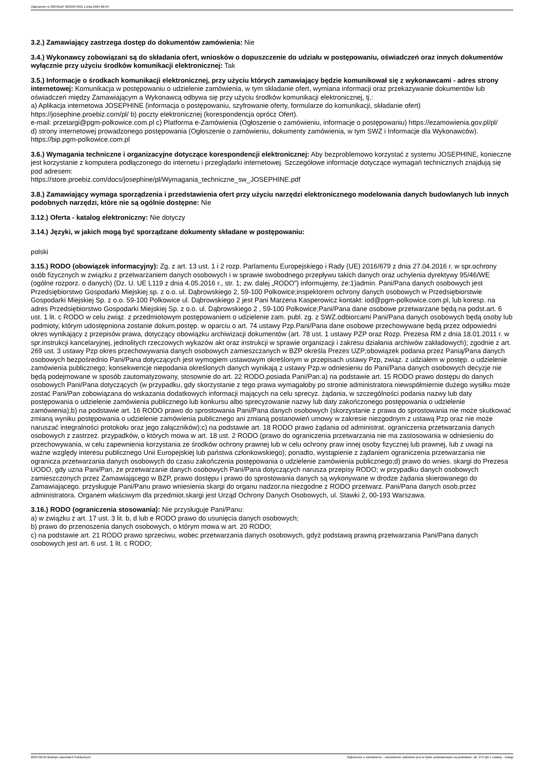Ogłoszenie nr 2024/BZP 00350570/01 z dnia 2024-06-04
3.2.) Zamawiający zastrzega dostęp do dokumentów zamówienia: Nie
3.4.) Wykonawcy zobowiązani są do składania ofert, wniosków o dopuszczenie do udziału w postępowaniu, oświadczeń oraz innych dokumentów wyłącznie przy użyciu środków komunikacji elektronicznej: Tak
3.5.) Informacje o środkach komunikacji elektronicznej, przy użyciu których zamawiający będzie komunikował się z wykonawcami - adres strony internetowej: Komunikacja w postępowaniu o udzielenie zamówienia, w tym składanie ofert, wymiana informacji oraz przekazywanie dokumentów lub oświadczeń między Zamawiającym a Wykonawcą odbywa się przy użyciu środków komunikacji elektronicznej, tj.:
a) Aplikacja internetowa JOSEPHINE (informacja o postępowaniu, szyfrowanie oferty, formularze do komunikacji, składanie ofert) https://josephine.proebiz.com/pl/ b) poczty elektronicznej (korespondencja oprócz Ofert).
e-mail: przetargi@pgm-polkowice.com.pl c) Platforma e-Zamówienia (Ogłoszenie o zamówieniu, informacje o postępowaniu) https://ezamowienia.gov.pl/pl/
d) strony internetowej prowadzonego postępowania (Ogłoszenie o zamówieniu, dokumenty zamówienia, w tym SWZ i Informacje dla Wykonawców).
https://bip.pgm-polkowice.com.pl
3.6.) Wymagania techniczne i organizacyjne dotyczące korespondencji elektronicznej: Aby bezproblemowo korzystać z systemu JOSEPHINE, konieczne jest korzystanie z komputera podłączonego do internetu i przeglądarki internetowej. Szczegółowe informacje dotyczące wymagań technicznych znajdują się pod adresem:
https://store.proebiz.com/docs/josephine/pl/Wymagania_techniczne_sw_JOSEPHINE.pdf
3.8.) Zamawiający wymaga sporządzenia i przedstawienia ofert przy użyciu narzędzi elektronicznego modelowania danych budowlanych lub innych podobnych narzędzi, które nie są ogólnie dostępne: Nie
3.12.) Oferta - katalog elektroniczny: Nie dotyczy
3.14.) Języki, w jakich mogą być sporządzane dokumenty składane w postępowaniu:
polski
3.15.) RODO (obowiązek informacyjny): Zg. z art. 13 ust. 1 i 2 rozp. Parlamentu Europejskiego i Rady (UE) 2016/679 z dnia 27.04.2016 r. w spr.ochrony osób fizycznych w związku z przetwarzaniem danych osobowych i w sprawie swobodnego przepływu takich danych oraz uchylenia dyrektywy 95/46/WE (ogólne rozporz. o danych) (Dz. U. UE L119 z dnia 4.05.2016 r., str. 1; zw. dalej „RODO”) informujemy, że:1)admin. Pani/Pana danych osobowych jest Przedsiębiorstwo Gospodarki Miejskiej sp. z o.o. ul. Dąbrowskiego 2, 59-100 Polkowice;inspektorem ochrony danych osobowych w Przedsiębiorstwie Gospodarki Miejskiej Sp. z o.o. 59-100 Polkowice ul. Dąbrowskiego 2 jest Pani Marzena Kasperowicz kontakt: iod@pgm-polkowice.com.pl, lub koresp. na adres Przedsiębiorstwo Gospodarki Miejskiej Sp. z o.o. ul. Dąbrowskiego 2 , 59-100 Polkowice;Pani/Pana dane osobowe przetwarzane będą na podst.art. 6 ust. 1 lit. c RODO w celu związ. z przedmiotowym postępowaniem o udzielenie zam. publ. zg. z SWZ.odbiorcami Pani/Pana danych osobowych będą osoby lub podmioty, którym udostępniona zostanie dokum.postęp. w oparciu o art. 74 ustawy Pzp.Pani/Pana dane osobowe przechowywane będą przez odpowiedni okres wynikający z przepisów prawa, dotyczący obowiązku archiwizacji dokumentów (art. 78 ust. 1 ustawy PZP oraz Rozp. Prezesa RM z dnia 18.01.2011 r. w spr.instrukcji kancelaryjnej, jednolitych rzeczowych wykazów akt oraz instrukcji w sprawie organizacji i zakresu działania archiwów zakładowych); zgodnie z art. 269 ust. 3 ustawy Pzp okres przechowywania danych osobowych zamieszczanych w BZP określa Prezes UZP;obowiązek podania przez Panią/Pana danych osobowych bezpośrednio Pani/Pana dotyczących jest wymogiem ustawowym określonym w przepisach ustawy Pzp, związ. z udziałem w postęp. o udzielenie zamówienia publicznego; konsekwencje niepodania określonych danych wynikają z ustawy Pzp.w odniesieniu do Pani/Pana danych osobowych decyzje nie będą podejmowane w sposób zautomatyzowany, stosownie do art. 22 RODO.posiada Pani/Pan:a) na podstawie art. 15 RODO prawo dostępu do danych osobowych Pani/Pana dotyczących (w przypadku, gdy skorzystanie z tego prawa wymagałoby po stronie administratora niewspółmiernie dużego wysiłku może zostać Pani/Pan zobowiązana do wskazania dodatkowych informacji mających na celu sprecyz. żądania, w szczególności podania nazwy lub daty postępowania o udzielenie zamówienia publicznego lub konkursu albo sprecyzowanie nazwy lub daty zakończonego postępowania o udzielenie zamówienia);b) na podstawie art. 16 RODO prawo do sprostowania Pani/Pana danych osobowych (skorzystanie z prawa do sprostowania nie może skutkować zmianą wyniku postępowania o udzielenie zamówienia publicznego ani zmianą postanowień umowy w zakresie niezgodnym z ustawą Pzp oraz nie może naruszać integralności protokołu oraz jego załączników);c) na podstawie art. 18 RODO prawo żądania od administrat. ograniczenia przetwarzania danych osobowych z zastrzeż. przypadków, o których mowa w art. 18 ust. 2 RODO (prawo do ograniczenia przetwarzania nie ma zastosowania w odniesieniu do przechowywania, w celu zapewnienia korzystania ze środków ochrony prawnej lub w celu ochrony praw innej osoby fizycznej lub prawnej, lub z uwagi na ważne względy interesu publicznego Unii Europejskiej lub państwa członkowskiego); ponadto, wystąpienie z żądaniem ograniczenia przetwarzania nie ogranicza przetwarzania danych osobowych do czasu zakończenia postępowania o udzielenie zamówienia publicznego;d) prawo do wnies. skargi do Prezesa UODO, gdy uzna Pani/Pan, że przetwarzanie danych osobowych Pani/Pana dotyczących narusza przepisy RODO; w przypadku danych osobowych zamieszczonych przez Zamawiającego w BZP, prawo dostępu i prawo do sprostowania danych są wykonywane w drodze żądania skierowanego do Zamawiającego. przysługuje Pani/Panu prawo wniesienia skargi do organu nadzor.na niezgodne z RODO przetwarz. Pani/Pana danych osob.przez administratora. Organem właściwym dla przedmiot.skargi jest Urząd Ochrony Danych Osobowych, ul. Stawki 2, 00-193 Warszawa.
3.16.) RODO (ograniczenia stosowania): Nie przysługuje Pani/Panu:
a) w związku z art. 17 ust. 3 lit. b, d lub e RODO prawo do usunięcia danych osobowych;
b) prawo do przenoszenia danych osobowych, o którym mowa w art. 20 RODO;
c) na podstawie art. 21 RODO prawo sprzeciwu, wobec przetwarzania danych osobowych, gdyż podstawą prawną przetwarzania Pani/Pana danych osobowych jest art. 6 ust. 1 lit. c RODO;
2024-06-04 Biuletyn Zamówień Publicznych Ogłoszenie o zamówieniu - Zamówienie udzielane jest w trybie podstawowym na podstawie: art. 275 pkt 1 ustawy - Usługi